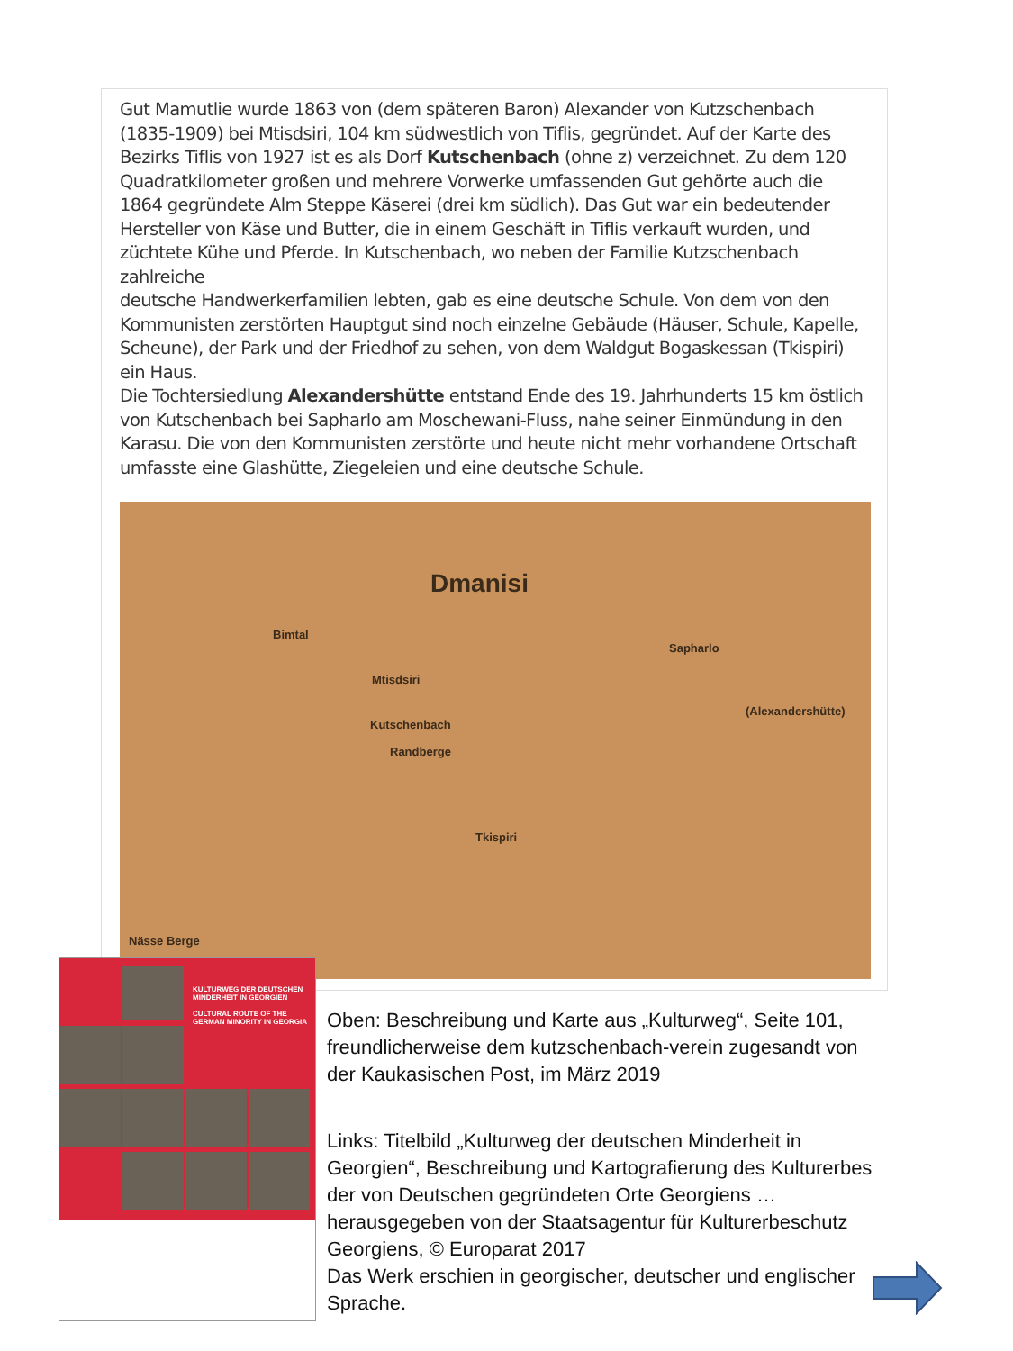Gut Mamutlie wurde 1863 von (dem späteren Baron) Alexander von Kutzschenbach (1835-1909) bei Mtisdsiri, 104 km südwestlich von Tiflis, gegründet. Auf der Karte des Bezirks Tiflis von 1927 ist es als Dorf Kutschenbach (ohne z) verzeichnet. Zu dem 120 Quadratkilometer großen und mehrere Vorwerke umfassenden Gut gehörte auch die 1864 gegründete Alm Steppe Käserei (drei km südlich). Das Gut war ein bedeutender Hersteller von Käse und Butter, die in einem Geschäft in Tiflis verkauft wurden, und züchtete Kühe und Pferde. In Kutschenbach, wo neben der Familie Kutzschenbach zahlreiche
deutsche Handwerkerfamilien lebten, gab es eine deutsche Schule. Von dem von den Kommunisten zerstörten Hauptgut sind noch einzelne Gebäude (Häuser, Schule, Kapelle, Scheune), der Park und der Friedhof zu sehen, von dem Waldgut Bogaskessan (Tkispiri) ein Haus.
Die Tochtersiedlung Alexandershütte entstand Ende des 19. Jahrhunderts 15 km östlich von Kutschenbach bei Sapharlo am Moschewani-Fluss, nahe seiner Einmündung in den Karasu. Die von den Kommunisten zerstörte und heute nicht mehr vorhandene Ortschaft umfasste eine Glashütte, Ziegeleien und eine deutsche Schule.
Dmanisi
Bimtal
Mtisdsiri
Kutschenbach
Randberge
Sapharlo
(Alexandershütte)
Tkispiri
Nässe Berge
KULTURWEG DER DEUTSCHEN MINDERHEIT IN GEORGIEN
CULTURAL ROUTE OF THE GERMAN MINORITY IN GEORGIA
Oben: Beschreibung und Karte aus „Kulturweg“, Seite 101, freundlicherweise dem kutzschenbach-verein zugesandt von der Kaukasischen Post, im März 2019
Links: Titelbild „Kulturweg der deutschen Minderheit in Georgien“, Beschreibung und Kartografierung des Kulturerbes der von Deutschen gegründeten Orte Georgiens … herausgegeben von der Staatsagentur für Kulturerbeschutz Georgiens, © Europarat 2017
Das Werk erschien in georgischer, deutscher und englischer Sprache.